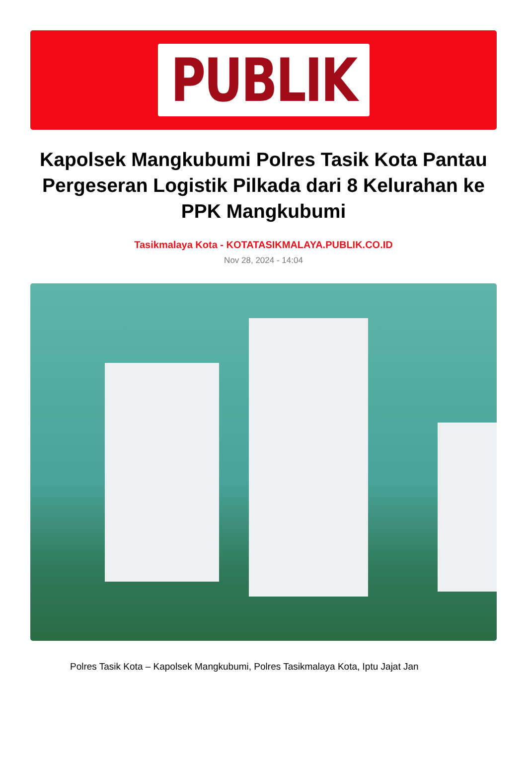PUBLIK
Kapolsek Mangkubumi Polres Tasik Kota Pantau Pergeseran Logistik Pilkada dari 8 Kelurahan ke PPK Mangkubumi
Tasikmalaya Kota - KOTATASIKMALAYA.PUBLIK.CO.ID
Nov 28, 2024 - 14:04
Polres Tasik Kota – Kapolsek Mangkubumi, Polres Tasikmalaya Kota, Iptu Jajat Jan